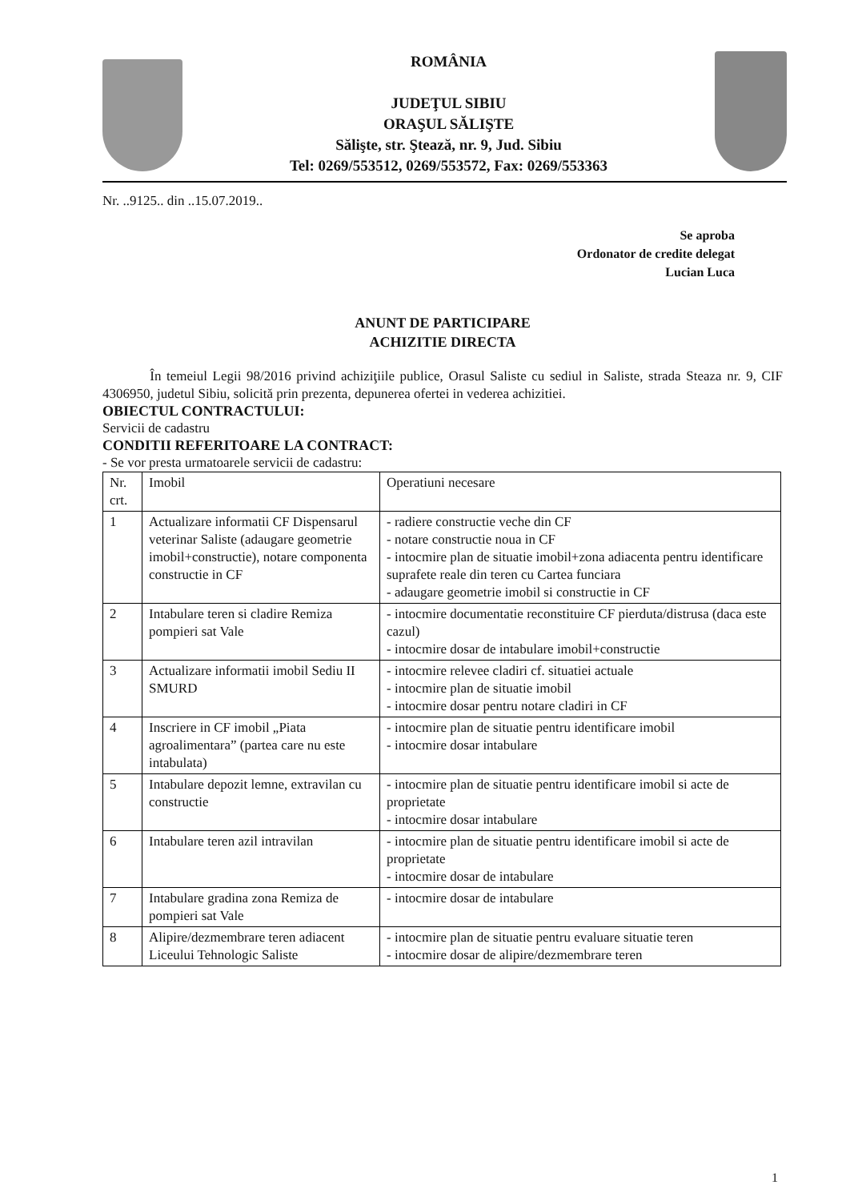ROMÂNIA
JUDEŢUL SIBIU
ORAŞUL SĂLIŞTE
Sălişte, str. Ştează, nr. 9, Jud. Sibiu
Tel: 0269/553512, 0269/553572, Fax: 0269/553363
Nr. ..9125.. din ..15.07.2019..
Se aproba
Ordonator de credite delegat
Lucian Luca
ANUNT DE PARTICIPARE
ACHIZITIE DIRECTA
În temeiul Legii 98/2016 privind achiziţiile publice, Orasul Saliste cu sediul in Saliste, strada Steaza nr. 9, CIF 4306950, judetul Sibiu, solicită prin prezenta, depunerea ofertei in vederea achizitiei.
OBIECTUL CONTRACTULUI:
Servicii de cadastru
CONDITII REFERITOARE LA CONTRACT:
- Se vor presta urmatoarele servicii de cadastru:
| Nr. crt. | Imobil | Operatiuni necesare |
| --- | --- | --- |
| 1 | Actualizare informatii CF Dispensarul veterinar Saliste (adaugare geometrie imobil+constructie), notare componenta constructie in CF | - radiere constructie veche din CF - notare constructie noua in CF - intocmire plan de situatie imobil+zona adiacenta pentru identificare suprafete reale din teren cu Cartea funciara - adaugare geometrie imobil si constructie in CF |
| 2 | Intabulare teren si cladire Remiza pompieri sat Vale | - intocmire documentatie reconstituire CF pierduta/distrusa (daca este cazul) - intocmire dosar de intabulare imobil+constructie |
| 3 | Actualizare informatii imobil Sediu II SMURD | - intocmire relevee cladiri cf. situatiei actuale - intocmire plan de situatie imobil - intocmire dosar pentru notare cladiri in CF |
| 4 | Inscriere in CF imobil „Piata agroalimentara” (partea care nu este intabulata) | - intocmire plan de situatie pentru identificare imobil - intocmire dosar intabulare |
| 5 | Intabulare depozit lemne, extravilan cu constructie | - intocmire plan de situatie pentru identificare imobil si acte de proprietate - intocmire dosar intabulare |
| 6 | Intabulare teren azil intravilan | - intocmire plan de situatie pentru identificare imobil si acte de proprietate - intocmire dosar de intabulare |
| 7 | Intabulare gradina zona Remiza de pompieri sat Vale | - intocmire dosar de intabulare |
| 8 | Alipire/dezmembrare teren adiacent Liceului Tehnologic Saliste | - intocmire plan de situatie pentru evaluare situatie teren - intocmire dosar de alipire/dezmembrare teren |
1